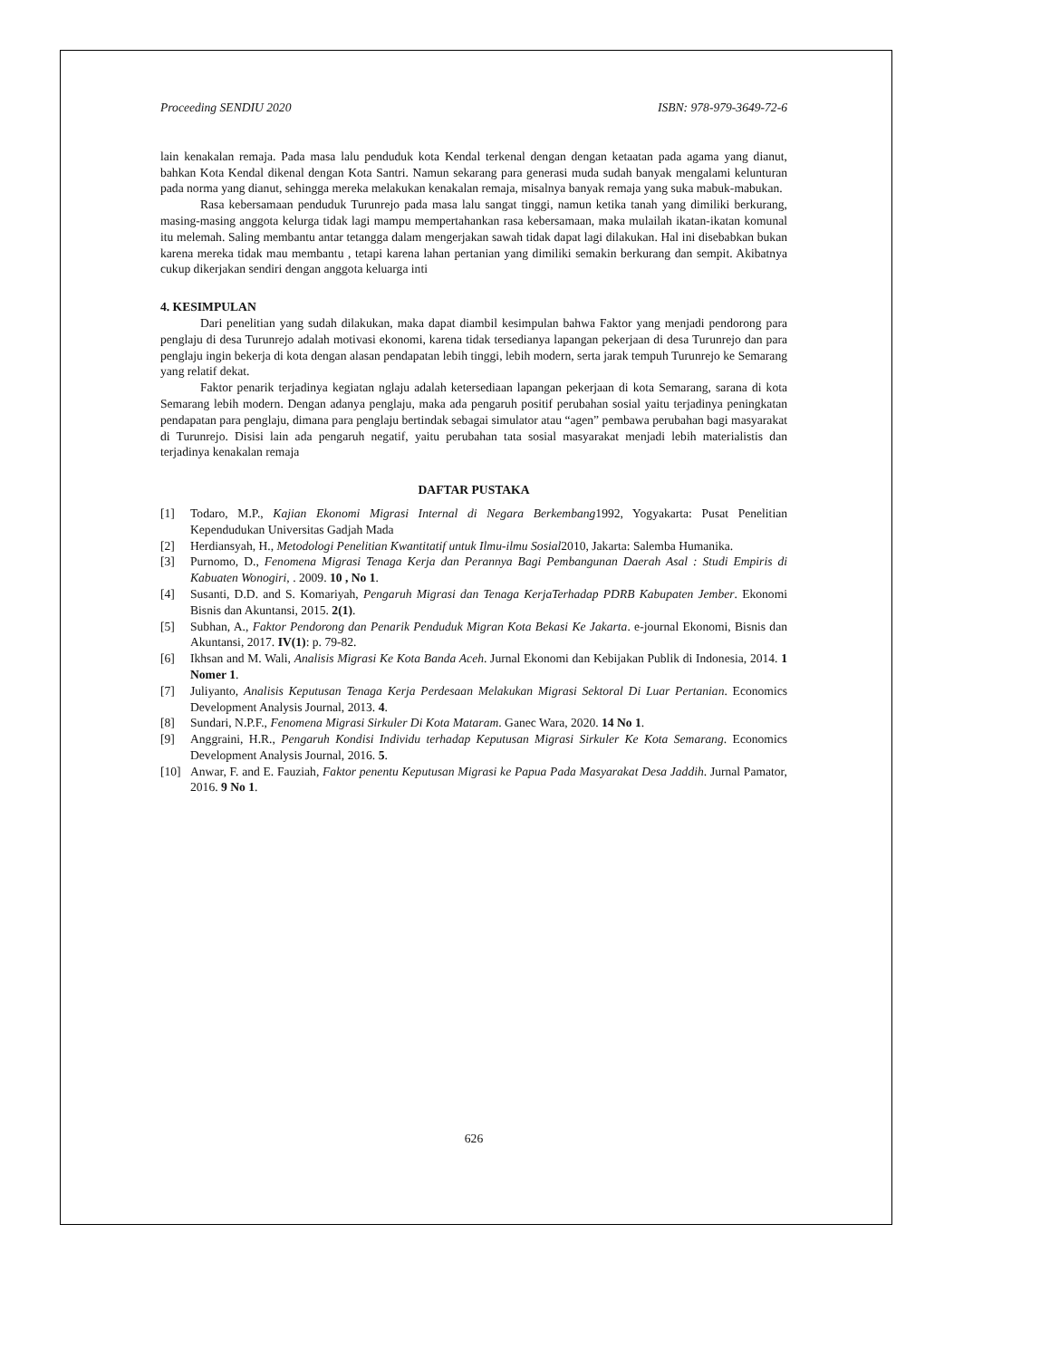Proceeding SENDIU 2020 ISBN: 978-979-3649-72-6
lain kenakalan remaja. Pada masa lalu penduduk kota Kendal terkenal dengan dengan ketaatan pada agama yang dianut, bahkan Kota Kendal dikenal dengan Kota Santri. Namun sekarang para generasi muda sudah banyak mengalami kelunturan pada norma yang dianut, sehingga mereka melakukan kenakalan remaja, misalnya banyak remaja yang suka mabuk-mabukan.
Rasa kebersamaan penduduk Turunrejo pada masa lalu sangat tinggi, namun ketika tanah yang dimiliki berkurang, masing-masing anggota kelurga tidak lagi mampu mempertahankan rasa kebersamaan, maka mulailah ikatan-ikatan komunal itu melemah. Saling membantu antar tetangga dalam mengerjakan sawah tidak dapat lagi dilakukan. Hal ini disebabkan bukan karena mereka tidak mau membantu , tetapi karena lahan pertanian yang dimiliki semakin berkurang dan sempit. Akibatnya cukup dikerjakan sendiri dengan anggota keluarga inti
4. KESIMPULAN
Dari penelitian yang sudah dilakukan, maka dapat diambil kesimpulan bahwa Faktor yang menjadi pendorong para penglaju di desa Turunrejo adalah motivasi ekonomi, karena tidak tersedianya lapangan pekerjaan di desa Turunrejo dan para penglaju ingin bekerja di kota dengan alasan pendapatan lebih tinggi, lebih modern, serta jarak tempuh Turunrejo ke Semarang yang relatif dekat.
Faktor penarik terjadinya kegiatan nglaju adalah ketersediaan lapangan pekerjaan di kota Semarang, sarana di kota Semarang lebih modern. Dengan adanya penglaju, maka ada pengaruh positif perubahan sosial yaitu terjadinya peningkatan pendapatan para penglaju, dimana para penglaju bertindak sebagai simulator atau “agen” pembawa perubahan bagi masyarakat di Turunrejo. Disisi lain ada pengaruh negatif, yaitu perubahan tata sosial masyarakat menjadi lebih materialistis dan terjadinya kenakalan remaja
DAFTAR PUSTAKA
[1] Todaro, M.P., Kajian Ekonomi Migrasi Internal di Negara Berkembang1992, Yogyakarta: Pusat Penelitian Kependudukan Universitas Gadjah Mada
[2] Herdiansyah, H., Metodologi Penelitian Kwantitatif untuk Ilmu-ilmu Sosial2010, Jakarta: Salemba Humanika.
[3] Purnomo, D., Fenomena Migrasi Tenaga Kerja dan Perannya Bagi Pembangunan Daerah Asal : Studi Empiris di Kabuaten Wonogiri, . 2009. 10 , No 1.
[4] Susanti, D.D. and S. Komariyah, Pengaruh Migrasi dan Tenaga KerjaTerhadap PDRB Kabupaten Jember. Ekonomi Bisnis dan Akuntansi, 2015. 2(1).
[5] Subhan, A., Faktor Pendorong dan Penarik Penduduk Migran Kota Bekasi Ke Jakarta. e-journal Ekonomi, Bisnis dan Akuntansi, 2017. IV(1): p. 79-82.
[6] Ikhsan and M. Wali, Analisis Migrasi Ke Kota Banda Aceh. Jurnal Ekonomi dan Kebijakan Publik di Indonesia, 2014. 1 Nomer 1.
[7] Juliyanto, Analisis Keputusan Tenaga Kerja Perdesaan Melakukan Migrasi Sektoral Di Luar Pertanian. Economics Development Analysis Journal, 2013. 4.
[8] Sundari, N.P.F., Fenomena Migrasi Sirkuler Di Kota Mataram. Ganec Wara, 2020. 14 No 1.
[9] Anggraini, H.R., Pengaruh Kondisi Individu terhadap Keputusan Migrasi Sirkuler Ke Kota Semarang. Economics Development Analysis Journal, 2016. 5.
[10] Anwar, F. and E. Fauziah, Faktor penentu Keputusan Migrasi ke Papua Pada Masyarakat Desa Jaddih. Jurnal Pamator, 2016. 9 No 1.
626